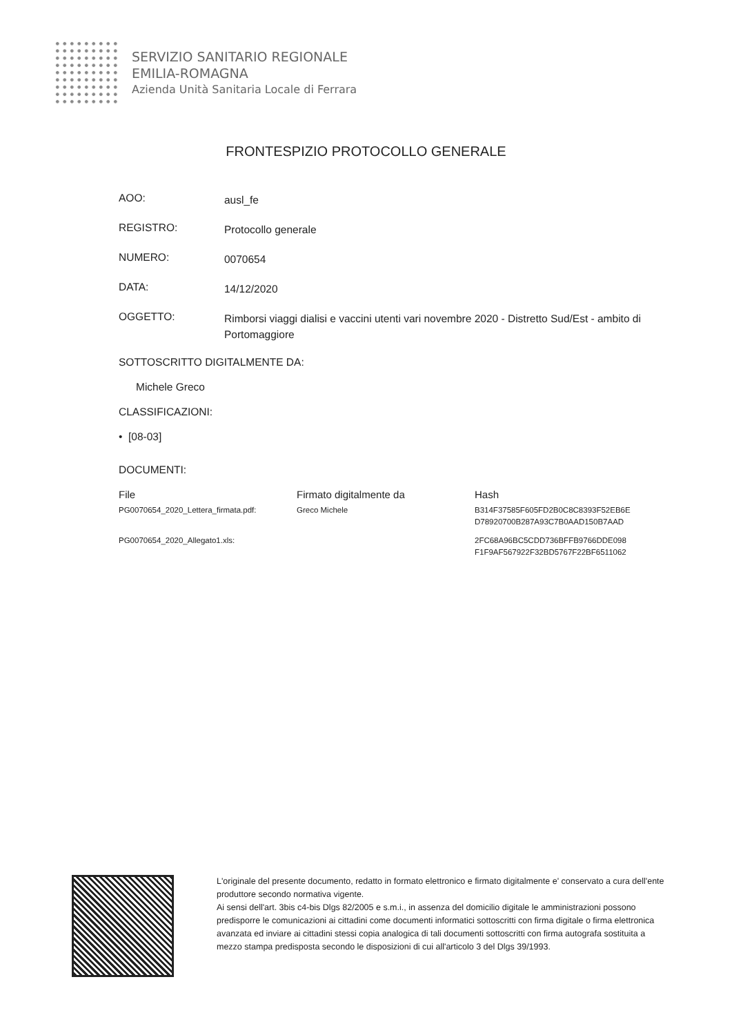SERVIZIO SANITARIO REGIONALE
EMILIA-ROMAGNA
Azienda Unità Sanitaria Locale di Ferrara
FRONTESPIZIO PROTOCOLLO GENERALE
AOO:
ausl_fe
REGISTRO:
Protocollo generale
NUMERO:
0070654
DATA:
14/12/2020
OGGETTO:
Rimborsi viaggi dialisi e vaccini utenti vari novembre 2020 - Distretto Sud/Est - ambito di Portomaggiore
SOTTOSCRITTO DIGITALMENTE DA:
Michele Greco
CLASSIFICAZIONI:
• [08-03]
DOCUMENTI:
| File | Firmato digitalmente da | Hash |
| --- | --- | --- |
| PG0070654_2020_Lettera_firmata.pdf: | Greco Michele | B314F37585F605FD2B0C8C8393F52EB6E D78920700B287A93C7B0AAD150B7AAD |
| PG0070654_2020_Allegato1.xls: | | 2FC68A96BC5CDD736BFFB9766DDE098 F1F9AF567922F32BD5767F22BF6511062 |
L'originale del presente documento, redatto in formato elettronico e firmato digitalmente e' conservato a cura dell'ente produttore secondo normativa vigente.
Ai sensi dell'art. 3bis c4-bis Dlgs 82/2005 e s.m.i., in assenza del domicilio digitale le amministrazioni possono predisporre le comunicazioni ai cittadini come documenti informatici sottoscritti con firma digitale o firma elettronica avanzata ed inviare ai cittadini stessi copia analogica di tali documenti sottoscritti con firma autografa sostituita a mezzo stampa predisposta secondo le disposizioni di cui all'articolo 3 del Dlgs 39/1993.